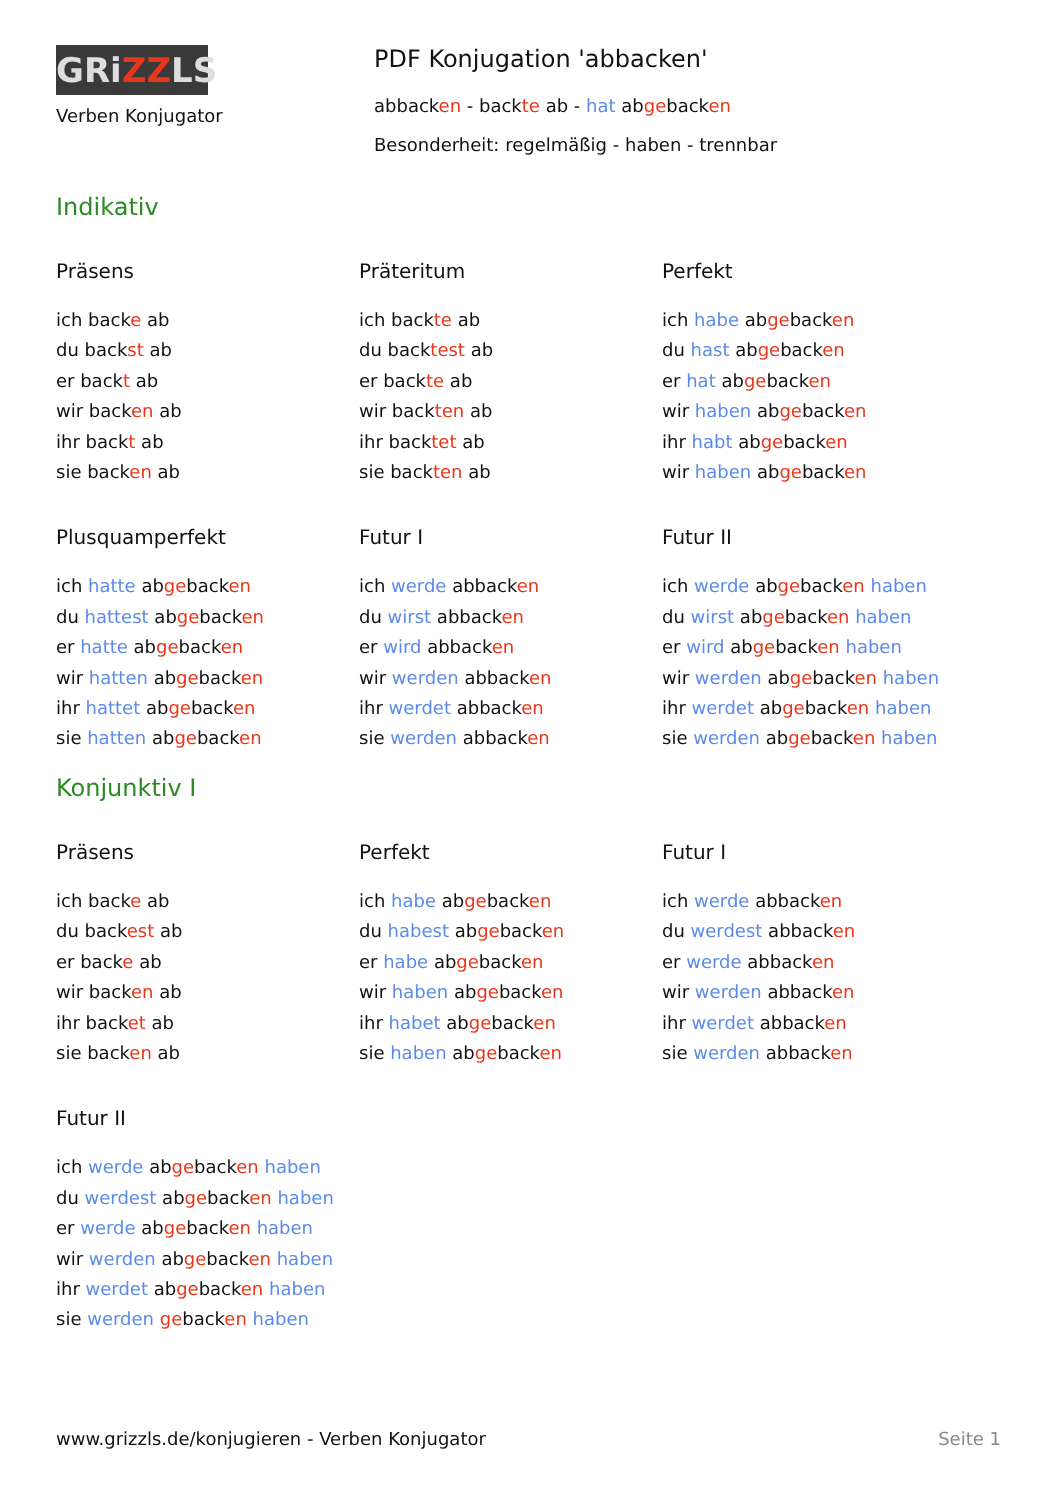GRiZZLS
Verben Konjugator
PDF Konjugation 'abbacken'
abbacken - backte ab - hat abgebacken
Besonderheit: regelmäßig - haben - trennbar
Indikativ
Präsens
ich backe ab
du backst ab
er backt ab
wir backen ab
ihr backt ab
sie backen ab
Präteritum
ich backte ab
du backtest ab
er backte ab
wir backten ab
ihr backtet ab
sie backten ab
Perfekt
ich habe abgebacken
du hast abgebacken
er hat abgebacken
wir haben abgebacken
ihr habt abgebacken
wir haben abgebacken
Plusquamperfekt
ich hatte abgebacken
du hattest abgebacken
er hatte abgebacken
wir hatten abgebacken
ihr hattet abgebacken
sie hatten abgebacken
Futur I
ich werde abbacken
du wirst abbacken
er wird abbacken
wir werden abbacken
ihr werdet abbacken
sie werden abbacken
Futur II
ich werde abgebacken haben
du wirst abgebacken haben
er wird abgebacken haben
wir werden abgebacken haben
ihr werdet abgebacken haben
sie werden abgebacken haben
Konjunktiv I
Präsens
ich backe ab
du backest ab
er backe ab
wir backen ab
ihr backet ab
sie backen ab
Perfekt
ich habe abgebacken
du habest abgebacken
er habe abgebacken
wir haben abgebacken
ihr habet abgebacken
sie haben abgebacken
Futur I
ich werde abbacken
du werdest abbacken
er werde abbacken
wir werden abbacken
ihr werdet abbacken
sie werden abbacken
Futur II
ich werde abgebacken haben
du werdest abgebacken haben
er werde abgebacken haben
wir werden abgebacken haben
ihr werdet abgebacken haben
sie werden gebacken haben
www.grizzls.de/konjugieren - Verben Konjugator Seite 1